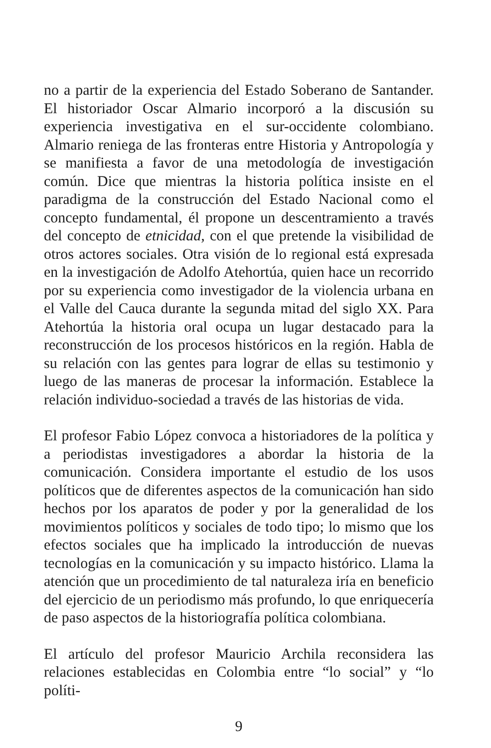no a partir de la experiencia del Estado Soberano de Santander. El historiador Oscar Almario incorporó a la discusión su experiencia investigativa en el sur-occidente colombiano. Almario reniega de las fronteras entre Historia y Antropología y se manifiesta a favor de una metodología de investigación común. Dice que mientras la historia política insiste en el paradigma de la construcción del Estado Nacional como el concepto fundamental, él propone un descentramiento a través del concepto de etnicidad, con el que pretende la visibilidad de otros actores sociales. Otra visión de lo regional está expresada en la investigación de Adolfo Atehortúa, quien hace un recorrido por su experiencia como investigador de la violencia urbana en el Valle del Cauca durante la segunda mitad del siglo XX. Para Atehortúa la historia oral ocupa un lugar destacado para la reconstrucción de los procesos históricos en la región. Habla de su relación con las gentes para lograr de ellas su testimonio y luego de las maneras de procesar la información. Establece la relación individuo-sociedad a través de las historias de vida.
El profesor Fabio López convoca a historiadores de la política y a periodistas investigadores a abordar la historia de la comunicación. Considera importante el estudio de los usos políticos que de diferentes aspectos de la comunicación han sido hechos por los aparatos de poder y por la generalidad de los movimientos políticos y sociales de todo tipo; lo mismo que los efectos sociales que ha implicado la introducción de nuevas tecnologías en la comunicación y su impacto histórico. Llama la atención que un procedimiento de tal naturaleza iría en beneficio del ejercicio de un periodismo más profundo, lo que enriquecería de paso aspectos de la historiografía política colombiana.
El artículo del profesor Mauricio Archila reconsidera las relaciones establecidas en Colombia entre “lo social” y “lo políti-
9